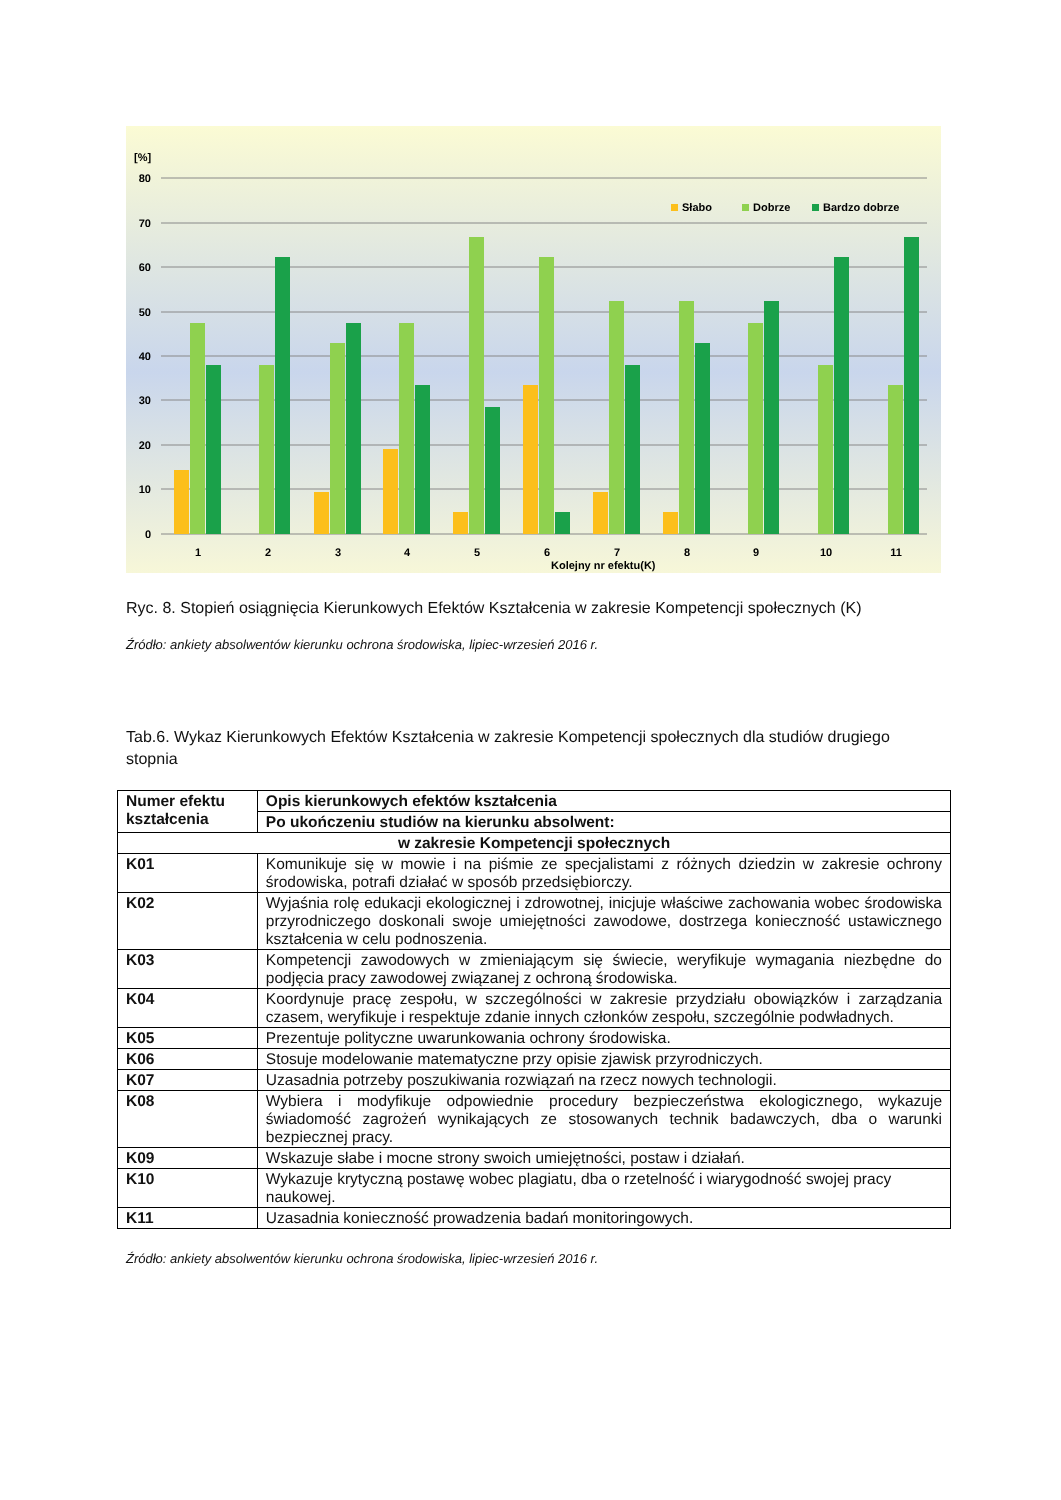[%]
80
70
60
50
40
30
20
10
0
1
2
3
4
5
6
7
8
9
10
11
Kolejny nr efektu(K)
Słabo
Dobrze
Bardzo dobrze
Ryc. 8. Stopień osiągnięcia Kierunkowych Efektów Kształcenia w zakresie Kompetencji społecznych (K)
Źródło: ankiety absolwentów kierunku ochrona środowiska, lipiec-wrzesień 2016 r.
Tab.6. Wykaz Kierunkowych Efektów Kształcenia w zakresie Kompetencji społecznych dla studiów drugiego stopnia
| Numer efektu kształcenia | | Opis kierunkowych efektów kształcenia |
| --- | --- | --- |
| | | Po ukończeniu studiów na kierunku absolwent: |
| w zakresie Kompetencji społecznych | | |
| K01 | Komunikuje się w mowie i na piśmie ze specjalistami z różnych dziedzin w zakresie ochrony środowiska, potrafi działać w sposób przedsiębiorczy. | |
| K02 | Wyjaśnia rolę edukacji ekologicznej i zdrowotnej, inicjuje właściwe zachowania wobec środowiska przyrodniczego doskonali swoje umiejętności zawodowe, dostrzega konieczność ustawicznego kształcenia w celu podnoszenia. | |
| K03 | Kompetencji zawodowych w zmieniającym się świecie, weryfikuje wymagania niezbędne do podjęcia pracy zawodowej związanej z ochroną środowiska. | |
| K04 | Koordynuje pracę zespołu, w szczególności w zakresie przydziału obowiązków i zarządzania czasem, weryfikuje i respektuje zdanie innych członków zespołu, szczególnie podwładnych. | |
| K05 | Prezentuje polityczne uwarunkowania ochrony środowiska. | |
| K06 | Stosuje modelowanie matematyczne przy opisie zjawisk przyrodniczych. | |
| K07 | Uzasadnia potrzeby poszukiwania rozwiązań na rzecz nowych technologii. | |
| K08 | Wybiera i modyfikuje odpowiednie procedury bezpieczeństwa ekologicznego, wykazuje świadomość zagrożeń wynikających ze stosowanych technik badawczych, dba o warunki bezpiecznej pracy. | |
| K09 | Wskazuje słabe i mocne strony swoich umiejętności, postaw i działań. | |
| K10 | Wykazuje krytyczną postawę wobec plagiatu, dba o rzetelność i wiarygodność swojej pracy naukowej. | |
| K11 | Uzasadnia konieczność prowadzenia badań monitoringowych. | |
Źródło: ankiety absolwentów kierunku ochrona środowiska, lipiec-wrzesień 2016 r.